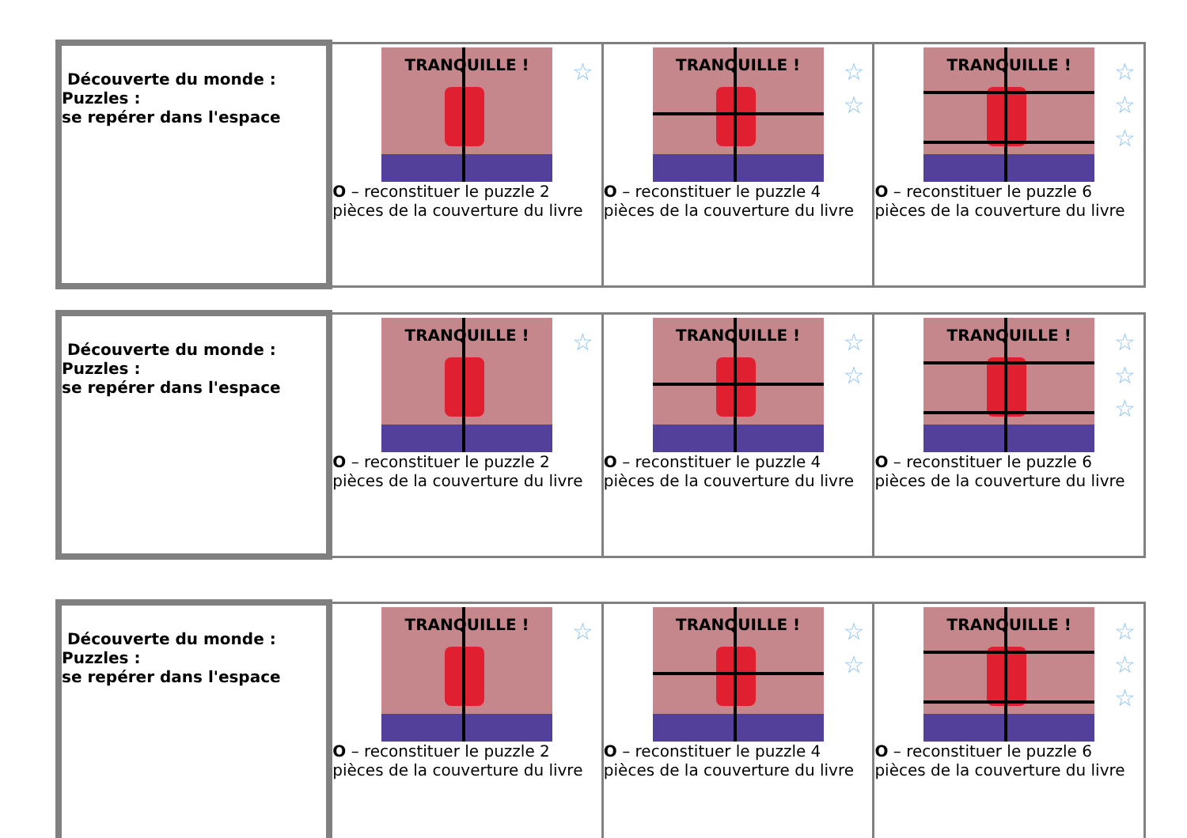| Découverte du monde : Puzzles : se repérer dans l'espace | TRANQUILLE ! ☆ O – reconstituer le puzzle 2 pièces de la couverture du livre | TRANQUILLE ! ☆ ☆ O – reconstituer le puzzle 4 pièces de la couverture du livre | TRANQUILLE ! ☆ ☆ ☆ O – reconstituer le puzzle 6 pièces de la couverture du livre |
| Découverte du monde : Puzzles : se repérer dans l'espace | TRANQUILLE ! ☆ O – reconstituer le puzzle 2 pièces de la couverture du livre | TRANQUILLE ! ☆ ☆ O – reconstituer le puzzle 4 pièces de la couverture du livre | TRANQUILLE ! ☆ ☆ ☆ O – reconstituer le puzzle 6 pièces de la couverture du livre |
| Découverte du monde : Puzzles : se repérer dans l'espace | TRANQUILLE ! ☆ O – reconstituer le puzzle 2 pièces de la couverture du livre | TRANQUILLE ! ☆ ☆ O – reconstituer le puzzle 4 pièces de la couverture du livre | TRANQUILLE ! ☆ ☆ ☆ O – reconstituer le puzzle 6 pièces de la couverture du livre |